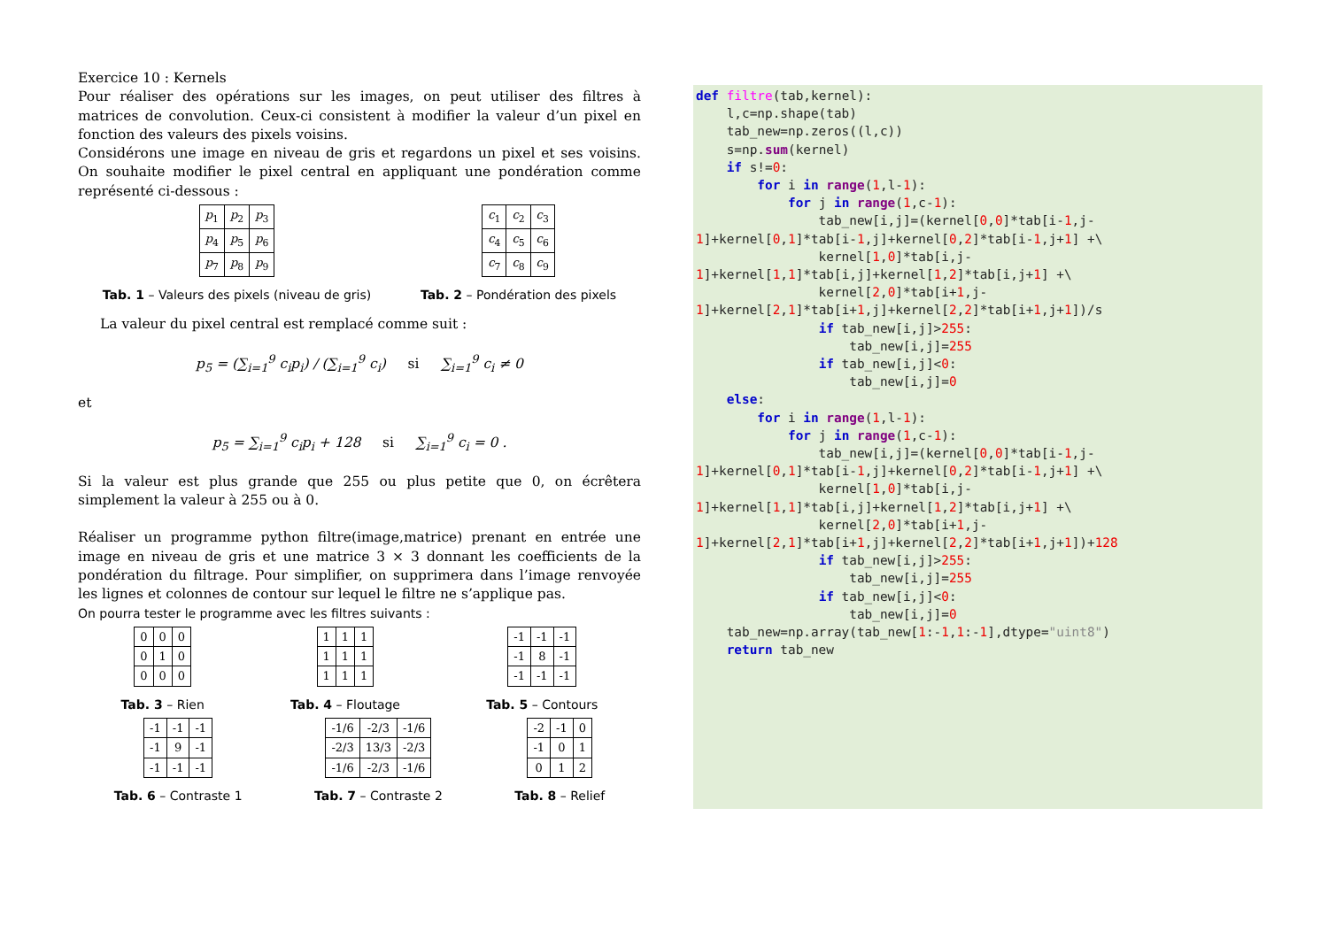Exercice 10 : Kernels
Pour réaliser des opérations sur les images, on peut utiliser des filtres à matrices de convolution. Ceux-ci consistent à modifier la valeur d’un pixel en fonction des valeurs des pixels voisins.
Considérons une image en niveau de gris et regardons un pixel et ses voisins. On souhaite modifier le pixel central en appliquant une pondération comme représenté ci-dessous :
| p<sub>1</sub> | p<sub>2</sub> | p<sub>3</sub> |
| p<sub>4</sub> | p<sub>5</sub> | p<sub>6</sub> |
| p<sub>7</sub> | p<sub>8</sub> | p<sub>9</sub> |
Tab. 1 – Valeurs des pixels (niveau de gris)
| c<sub>1</sub> | c<sub>2</sub> | c<sub>3</sub> |
| c<sub>4</sub> | c<sub>5</sub> | c<sub>6</sub> |
| c<sub>7</sub> | c<sub>8</sub> | c<sub>9</sub> |
Tab. 2 – Pondération des pixels
La valeur du pixel central est remplacé comme suit :
p<sub>5</sub> = (∑<sub>i=1</sub><sup>9</sup> c<sub>i</sub>p<sub>i</sub>) / (∑<sub>i=1</sub><sup>9</sup> c<sub>i</sub>) si ∑<sub>i=1</sub><sup>9</sup> c<sub>i</sub> ≠ 0
et
p<sub>5</sub> = ∑<sub>i=1</sub><sup>9</sup> c<sub>i</sub>p<sub>i</sub> + 128 si ∑<sub>i=1</sub><sup>9</sup> c<sub>i</sub> = 0 .
Si la valeur est plus grande que 255 ou plus petite que 0, on écrêtera simplement la valeur à 255 ou à 0.
Réaliser un programme python filtre(image,matrice) prenant en entrée une image en niveau de gris et une matrice 3 × 3 donnant les coefficients de la pondération du filtrage. Pour simplifier, on supprimera dans l’image renvoyée les lignes et colonnes de contour sur lequel le filtre ne s’applique pas.
On pourra tester le programme avec les filtres suivants :
| 0 | 0 | 0 |
| 0 | 1 | 0 |
| 0 | 0 | 0 |
Tab. 3 – Rien
| 1 | 1 | 1 |
| 1 | 1 | 1 |
| 1 | 1 | 1 |
Tab. 4 – Floutage
| -1 | -1 | -1 |
| -1 | 8 | -1 |
| -1 | -1 | -1 |
Tab. 5 – Contours
| -1 | -1 | -1 |
| -1 | 9 | -1 |
| -1 | -1 | -1 |
Tab. 6 – Contraste 1
| -1/6 | -2/3 | -1/6 |
| -2/3 | 13/3 | -2/3 |
| -1/6 | -2/3 | -1/6 |
Tab. 7 – Contraste 2
| -2 | -1 | 0 |
| -1 | 0 | 1 |
| 0 | 1 | 2 |
Tab. 8 – Relief
def filtre(tab,kernel):
    l,c=np.shape(tab)
    tab_new=np.zeros((l,c))
    s=np.sum(kernel)
    if s!=0:
        for i in range(1,l-1):
            for j in range(1,c-1):
                tab_new[i,j]=(kernel[0,0]*tab[i-1,j-
1]+kernel[0,1]*tab[i-1,j]+kernel[0,2]*tab[i-1,j+1] +\
                kernel[1,0]*tab[i,j-
1]+kernel[1,1]*tab[i,j]+kernel[1,2]*tab[i,j+1] +\
                kernel[2,0]*tab[i+1,j-
1]+kernel[2,1]*tab[i+1,j]+kernel[2,2]*tab[i+1,j+1])/s
                if tab_new[i,j]>255:
                    tab_new[i,j]=255
                if tab_new[i,j]<0:
                    tab_new[i,j]=0
    else:
        for i in range(1,l-1):
            for j in range(1,c-1):
                tab_new[i,j]=(kernel[0,0]*tab[i-1,j-
1]+kernel[0,1]*tab[i-1,j]+kernel[0,2]*tab[i-1,j+1] +\
                kernel[1,0]*tab[i,j-
1]+kernel[1,1]*tab[i,j]+kernel[1,2]*tab[i,j+1] +\
                kernel[2,0]*tab[i+1,j-
1]+kernel[2,1]*tab[i+1,j]+kernel[2,2]*tab[i+1,j+1])+128
                if tab_new[i,j]>255:
                    tab_new[i,j]=255
                if tab_new[i,j]<0:
                    tab_new[i,j]=0
    tab_new=np.array(tab_new[1:-1,1:-1],dtype="uint8")
    return tab_new